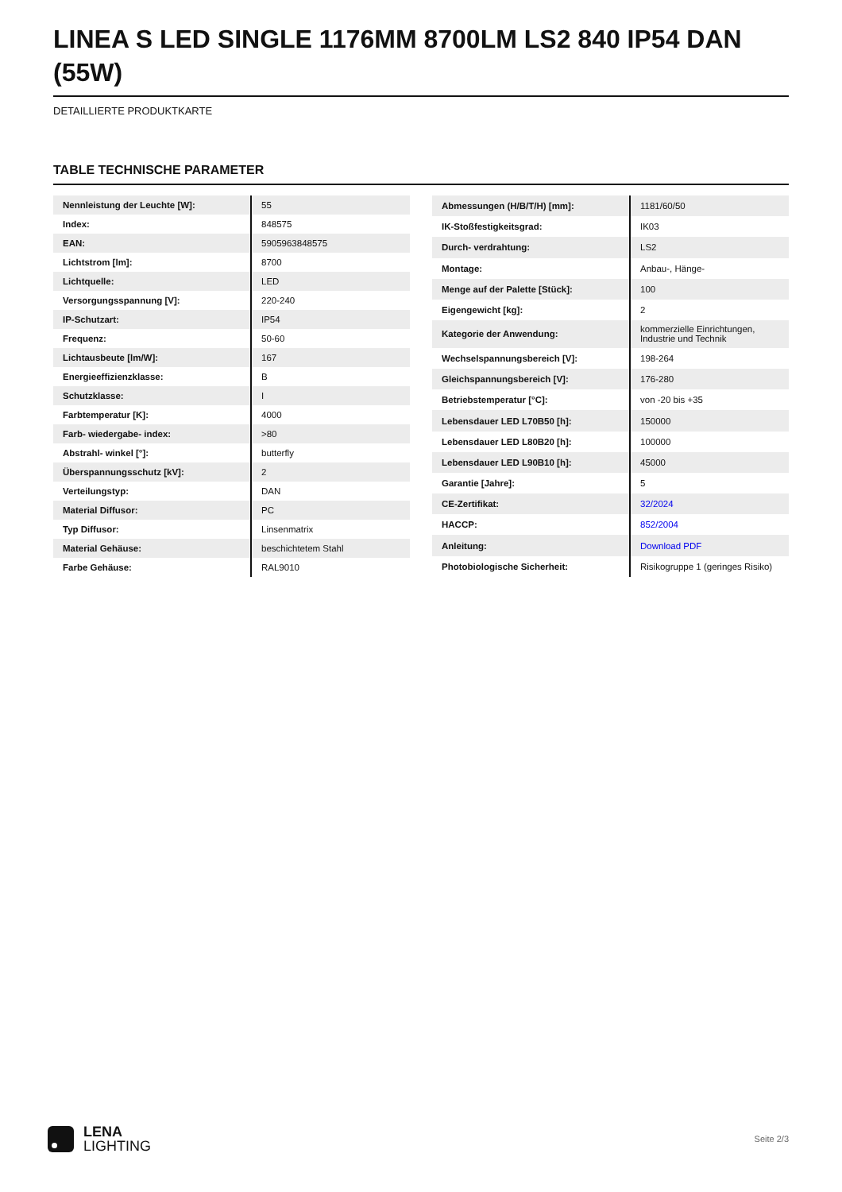LINEA S LED SINGLE 1176MM 8700LM LS2 840 IP54 DAN (55W)
DETAILLIERTE PRODUKTKARTE
TABLE TECHNISCHE PARAMETER
| Nennleistung der Leuchte [W]: | 55 |
| Index: | 848575 |
| EAN: | 5905963848575 |
| Lichtstrom [lm]: | 8700 |
| Lichtquelle: | LED |
| Versorgungsspannung [V]: | 220-240 |
| IP-Schutzart: | IP54 |
| Frequenz: | 50-60 |
| Lichtausbeute [lm/W]: | 167 |
| Energieeffizienzklasse: | B |
| Schutzklasse: | I |
| Farbtemperatur [K]: | 4000 |
| Farb- wiedergabe- index: | >80 |
| Abstrahl- winkel [°]: | butterfly |
| Überspannungsschutz [kV]: | 2 |
| Verteilungstyp: | DAN |
| Material Diffusor: | PC |
| Typ Diffusor: | Linsenmatrix |
| Material Gehäuse: | beschichtetem Stahl |
| Farbe Gehäuse: | RAL9010 |
| Abmessungen (H/B/T/H) [mm]: | 1181/60/50 |
| IK-Stoßfestigkeitsgrad: | IK03 |
| Durch- verdrahtung: | LS2 |
| Montage: | Anbau-, Hänge- |
| Menge auf der Palette [Stück]: | 100 |
| Eigengewicht [kg]: | 2 |
| Kategorie der Anwendung: | kommerzielle Einrichtungen, Industrie und Technik |
| Wechselspannungsbereich [V]: | 198-264 |
| Gleichspannungsbereich [V]: | 176-280 |
| Betriebstemperatur [°C]: | von -20 bis +35 |
| Lebensdauer LED L70B50 [h]: | 150000 |
| Lebensdauer LED L80B20 [h]: | 100000 |
| Lebensdauer LED L90B10 [h]: | 45000 |
| Garantie [Jahre]: | 5 |
| CE-Zertifikat: | 32/2024 |
| HACCP: | 852/2004 |
| Anleitung: | Download PDF |
| Photobiologische Sicherheit: | Risikogruppe 1 (geringes Risiko) |
LENA
LIGHTING
Seite 2/3